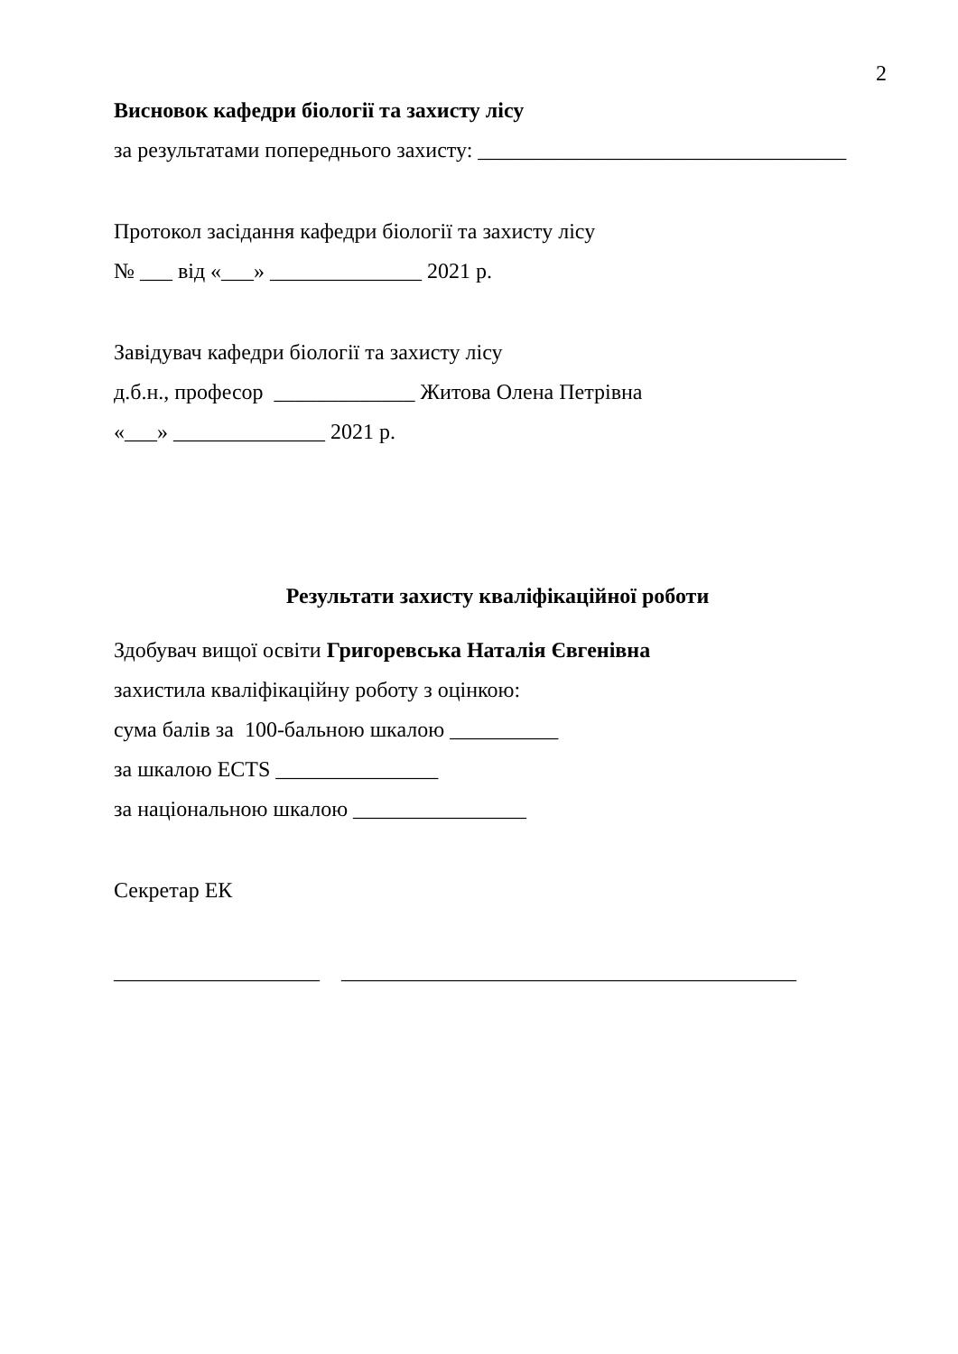2
Висновок кафедри біології та захисту лісу
за результатами попереднього захисту: __________________________________
Протокол засідання кафедри біології та захисту лісу
№ ___ від «___» ______________ 2021 р.
Завідувач кафедри біології та захисту лісу
д.б.н., професор _____________ Житова Олена Петрівна
«___» ______________ 2021 р.
Результати захисту кваліфікаційної роботи
Здобувач вищої освіти Григоревська Наталія Євгенівна
захистила кваліфікаційну роботу з оцінкою:
сума балів за 100-бальною шкалою __________
за шкалою ECTS _______________
за національною шкалою ________________
Секретар ЕК
___________________ __________________________________________